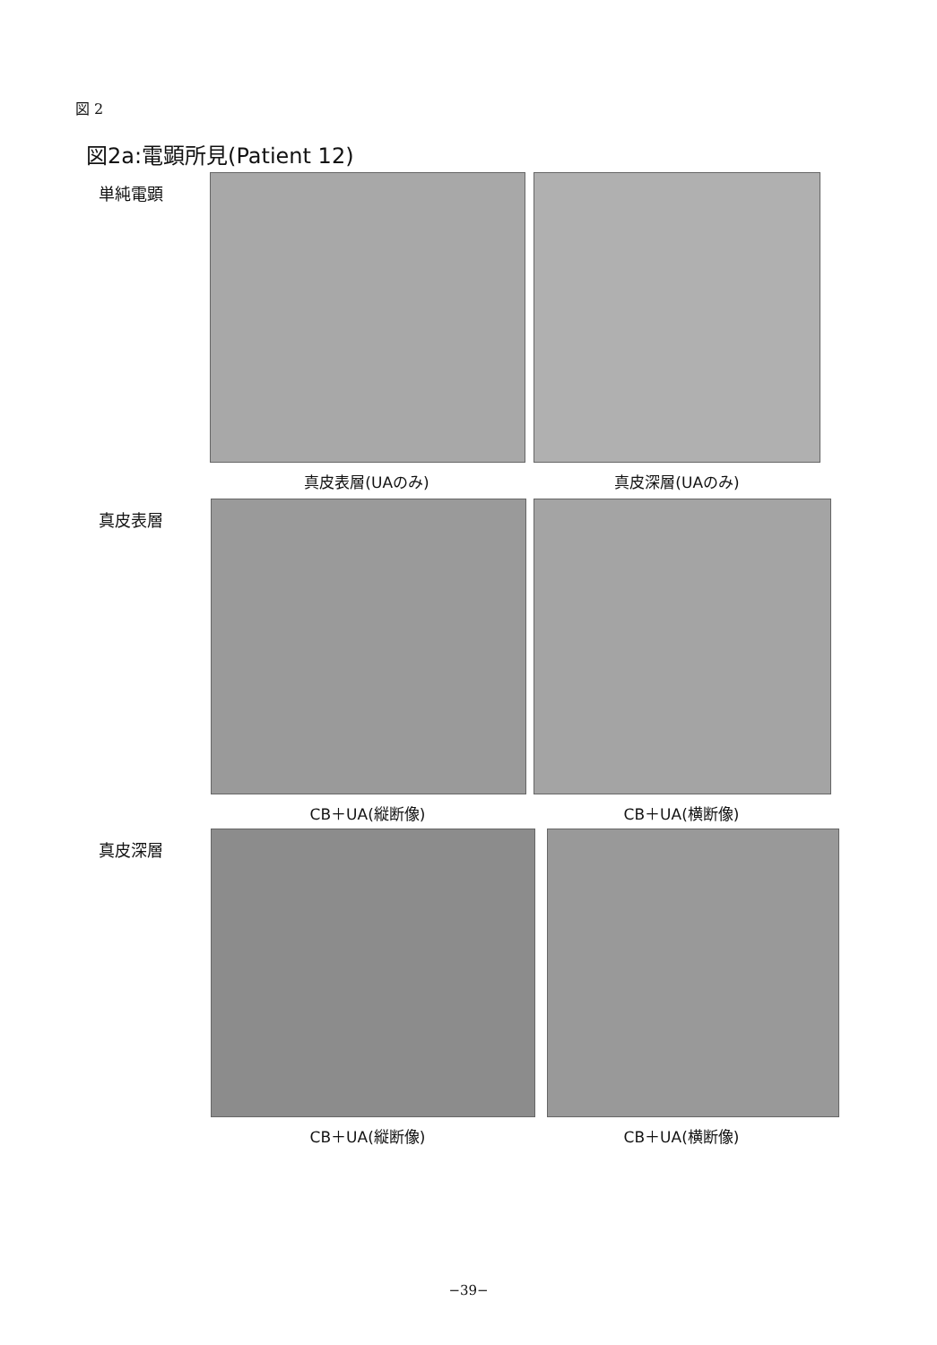図 2
図2a:電顕所見(Patient 12)
単純電顕
真皮表層(UAのみ) 真皮深層(UAのみ)
真皮表層
CB＋UA(縦断像) CB＋UA(横断像)
真皮深層
CB＋UA(縦断像) CB＋UA(横断像)
−39−